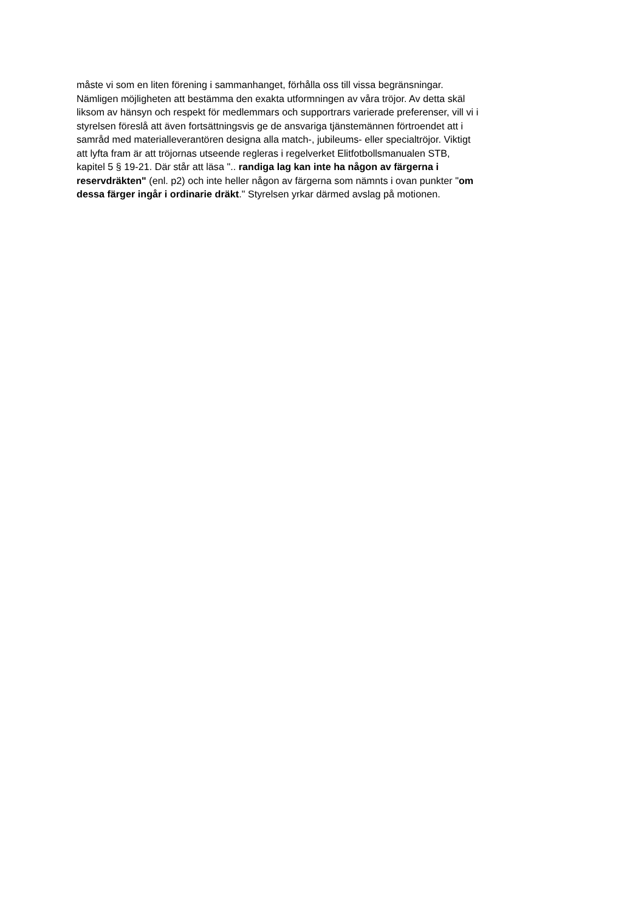måste vi som en liten förening i sammanhanget, förhålla oss till vissa begränsningar.
Nämligen möjligheten att bestämma den exakta utformningen av våra tröjor. Av detta skäl
liksom av hänsyn och respekt för medlemmars och supportrars varierade preferenser, vill vi i
styrelsen föreslå att även fortsättningsvis ge de ansvariga tjänstemännen förtroendet att i
samråd med materialleverantören designa alla match-, jubileums- eller specialtröjor. Viktigt
att lyfta fram är att tröjornas utseende regleras i regelverket Elitfotbollsmanualen STB,
kapitel 5 § 19-21. Där står att läsa ".. randiga lag kan inte ha någon av färgerna i
reservdräkten" (enl. p2) och inte heller någon av färgerna som nämnts i ovan punkter "om
dessa färger ingår i ordinarie dräkt." Styrelsen yrkar därmed avslag på motionen.